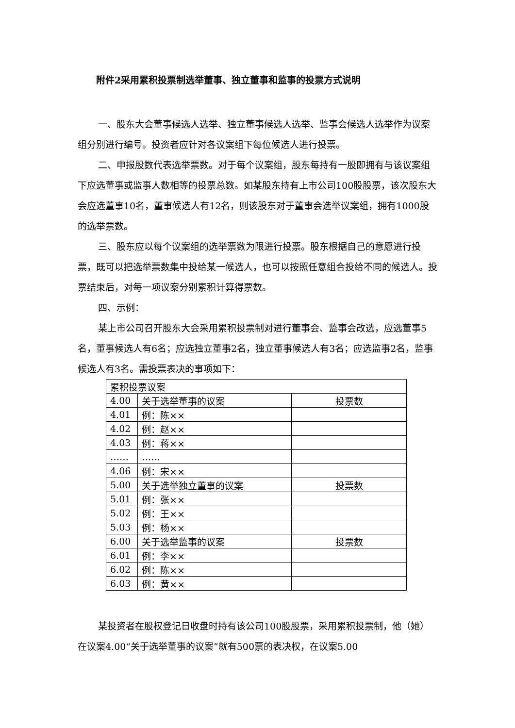附件2采用累积投票制选举董事、独立董事和监事的投票方式说明
一、股东大会董事候选人选举、独立董事候选人选举、监事会候选人选举作为议案组分别进行编号。投资者应针对各议案组下每位候选人进行投票。
二、申报股数代表选举票数。对于每个议案组，股东每持有一股即拥有与该议案组下应选董事或监事人数相等的投票总数。如某股东持有上市公司100股股票，该次股东大会应选董事10名，董事候选人有12名，则该股东对于董事会选举议案组，拥有1000股的选举票数。
三、股东应以每个议案组的选举票数为限进行投票。股东根据自己的意愿进行投票，既可以把选举票数集中投给某一候选人，也可以按照任意组合投给不同的候选人。投票结束后，对每一项议案分别累积计算得票数。
四、示例：
某上市公司召开股东大会采用累积投票制对进行董事会、监事会改选，应选董事5名，董事候选人有6名；应选独立董事2名，独立董事候选人有3名；应选监事2名，监事候选人有3名。需投票表决的事项如下：
| 累积投票议案 | | |
| 4.00 | 关于选举董事的议案 | 投票数 |
| 4.01 | 例：陈×× | |
| 4.02 | 例：赵×× | |
| 4.03 | 例：蒋×× | |
| …… | …… | |
| 4.06 | 例：宋×× | |
| 5.00 | 关于选举独立董事的议案 | 投票数 |
| 5.01 | 例：张×× | |
| 5.02 | 例：王×× | |
| 5.03 | 例：杨×× | |
| 6.00 | 关于选举监事的议案 | 投票数 |
| 6.01 | 例：李×× | |
| 6.02 | 例：陈×× | |
| 6.03 | 例：黄×× | |
某投资者在股权登记日收盘时持有该公司100股股票，采用累积投票制，他（她）在议案4.00“关于选举董事的议案”就有500票的表决权，在议案5.00